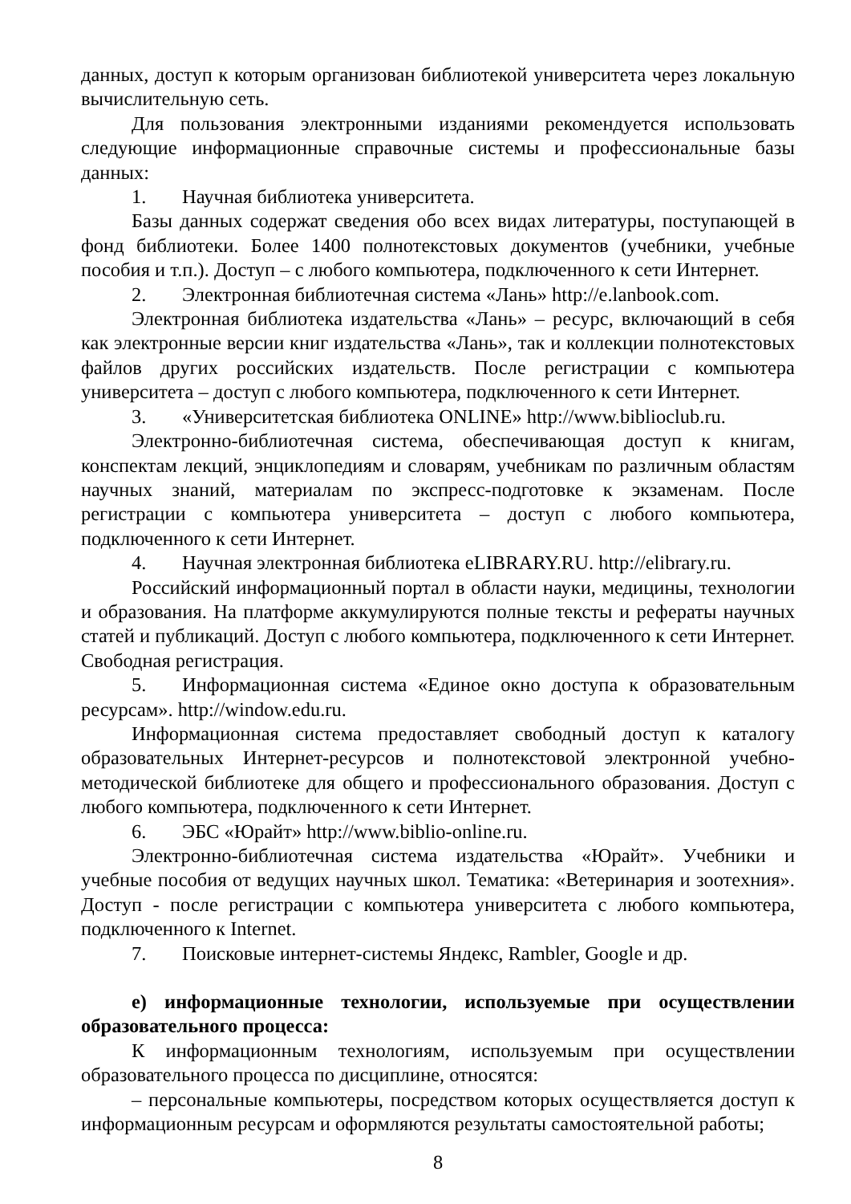данных, доступ к которым организован библиотекой университета через локальную вычислительную сеть.
Для пользования электронными изданиями рекомендуется использовать следующие информационные справочные системы и профессиональные базы данных:
1. Научная библиотека университета.
Базы данных содержат сведения обо всех видах литературы, поступающей в фонд библиотеки. Более 1400 полнотекстовых документов (учебники, учебные пособия и т.п.). Доступ – с любого компьютера, подключенного к сети Интернет.
2. Электронная библиотечная система «Лань» http://e.lanbook.com.
Электронная библиотека издательства «Лань» – ресурс, включающий в себя как электронные версии книг издательства «Лань», так и коллекции полнотекстовых файлов других российских издательств. После регистрации с компьютера университета – доступ с любого компьютера, подключенного к сети Интернет.
3. «Университетская библиотека ONLINE» http://www.biblioclub.ru.
Электронно-библиотечная система, обеспечивающая доступ к книгам, конспектам лекций, энциклопедиям и словарям, учебникам по различным областям научных знаний, материалам по экспресс-подготовке к экзаменам. После регистрации с компьютера университета – доступ с любого компьютера, подключенного к сети Интернет.
4. Научная электронная библиотека eLIBRARY.RU. http://elibrary.ru.
Российский информационный портал в области науки, медицины, технологии и образования. На платформе аккумулируются полные тексты и рефераты научных статей и публикаций. Доступ с любого компьютера, подключенного к сети Интернет. Свободная регистрация.
5. Информационная система «Единое окно доступа к образовательным ресурсам». http://window.edu.ru.
Информационная система предоставляет свободный доступ к каталогу образовательных Интернет-ресурсов и полнотекстовой электронной учебно-методической библиотеке для общего и профессионального образования. Доступ с любого компьютера, подключенного к сети Интернет.
6. ЭБС «Юрайт» http://www.biblio-online.ru.
Электронно-библиотечная система издательства «Юрайт». Учебники и учебные пособия от ведущих научных школ. Тематика: «Ветеринария и зоотехния». Доступ - после регистрации с компьютера университета с любого компьютера, подключенного к Internet.
7. Поисковые интернет-системы Яндекс, Rambler, Google и др.
е) информационные технологии, используемые при осуществлении образовательного процесса:
К информационным технологиям, используемым при осуществлении образовательного процесса по дисциплине, относятся:
– персональные компьютеры, посредством которых осуществляется доступ к информационным ресурсам и оформляются результаты самостоятельной работы;
8